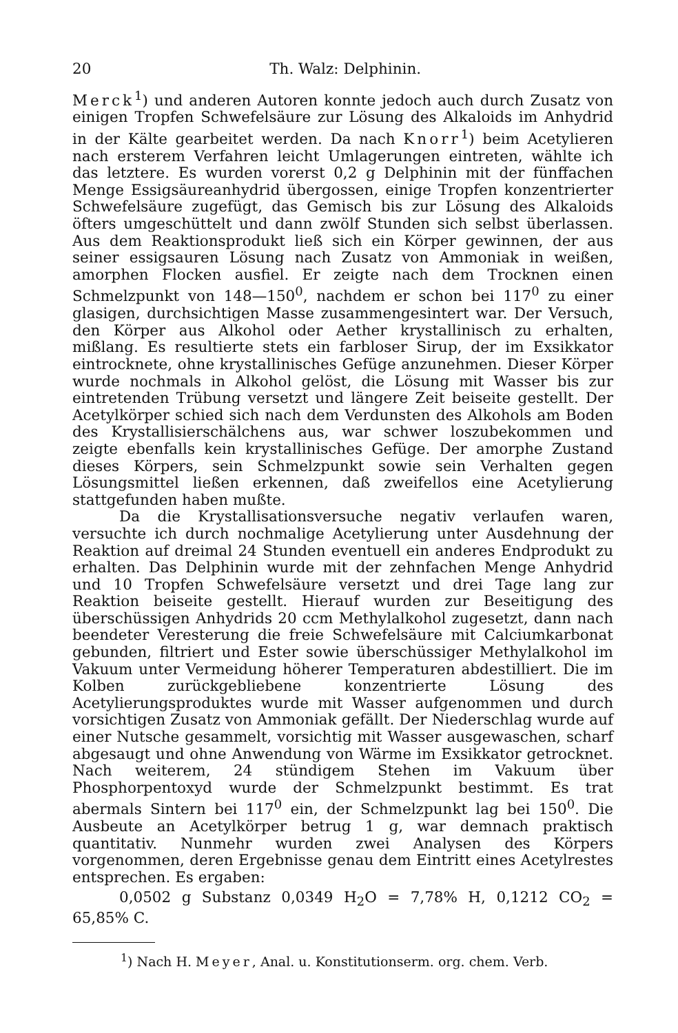20 Th. Walz: Delphinin.
Merck<sup>1</sup>) und anderen Autoren konnte jedoch auch durch Zusatz von einigen Tropfen Schwefelsäure zur Lösung des Alkaloids im Anhydrid in der Kälte gearbeitet werden. Da nach Knorr<sup>1</sup>) beim Acetylieren nach ersterem Verfahren leicht Umlagerungen eintreten, wählte ich das letztere. Es wurden vorerst 0,2 g Delphinin mit der fünffachen Menge Essigsäureanhydrid übergossen, einige Tropfen konzentrierter Schwefelsäure zugefügt, das Gemisch bis zur Lösung des Alkaloids öfters umgeschüttelt und dann zwölf Stunden sich selbst überlassen. Aus dem Reaktionsprodukt ließ sich ein Körper gewinnen, der aus seiner essigsauren Lösung nach Zusatz von Ammoniak in weißen, amorphen Flocken ausfiel. Er zeigte nach dem Trocknen einen Schmelzpunkt von 148—150<sup>0</sup>, nachdem er schon bei 117<sup>0</sup> zu einer glasigen, durchsichtigen Masse zusammengesintert war. Der Versuch, den Körper aus Alkohol oder Aether krystallinisch zu erhalten, mißlang. Es resultierte stets ein farbloser Sirup, der im Exsikkator eintrocknete, ohne krystallinisches Gefüge anzunehmen. Dieser Körper wurde nochmals in Alkohol gelöst, die Lösung mit Wasser bis zur eintretenden Trübung versetzt und längere Zeit beiseite gestellt. Der Acetylkörper schied sich nach dem Verdunsten des Alkohols am Boden des Krystallisierschälchens aus, war schwer loszubekommen und zeigte ebenfalls kein krystallinisches Gefüge. Der amorphe Zustand dieses Körpers, sein Schmelzpunkt sowie sein Verhalten gegen Lösungsmittel ließen erkennen, daß zweifellos eine Acetylierung stattgefunden haben mußte.
Da die Krystallisationsversuche negativ verlaufen waren, versuchte ich durch nochmalige Acetylierung unter Ausdehnung der Reaktion auf dreimal 24 Stunden eventuell ein anderes Endprodukt zu erhalten. Das Delphinin wurde mit der zehnfachen Menge Anhydrid und 10 Tropfen Schwefelsäure versetzt und drei Tage lang zur Reaktion beiseite gestellt. Hierauf wurden zur Beseitigung des überschüssigen Anhydrids 20 ccm Methylalkohol zugesetzt, dann nach beendeter Veresterung die freie Schwefelsäure mit Calciumkarbonat gebunden, filtriert und Ester sowie überschüssiger Methylalkohol im Vakuum unter Vermeidung höherer Temperaturen abdestilliert. Die im Kolben zurückgebliebene konzentrierte Lösung des Acetylierungsproduktes wurde mit Wasser aufgenommen und durch vorsichtigen Zusatz von Ammoniak gefällt. Der Niederschlag wurde auf einer Nutsche gesammelt, vorsichtig mit Wasser ausgewaschen, scharf abgesaugt und ohne Anwendung von Wärme im Exsikkator getrocknet. Nach weiterem, 24 stündigem Stehen im Vakuum über Phosphorpentoxyd wurde der Schmelzpunkt bestimmt. Es trat abermals Sintern bei 117<sup>0</sup> ein, der Schmelzpunkt lag bei 150<sup>0</sup>. Die Ausbeute an Acetylkörper betrug 1 g, war demnach praktisch quantitativ. Nunmehr wurden zwei Analysen des Körpers vorgenommen, deren Ergebnisse genau dem Eintritt eines Acetylrestes entsprechen. Es ergaben:
0,0502 g Substanz 0,0349 H<sub>2</sub>O = 7,78% H, 0,1212 CO<sub>2</sub> = 65,85% C.
<sup>1</sup>) Nach H. Meyer, Anal. u. Konstitutionserm. org. chem. Verb.